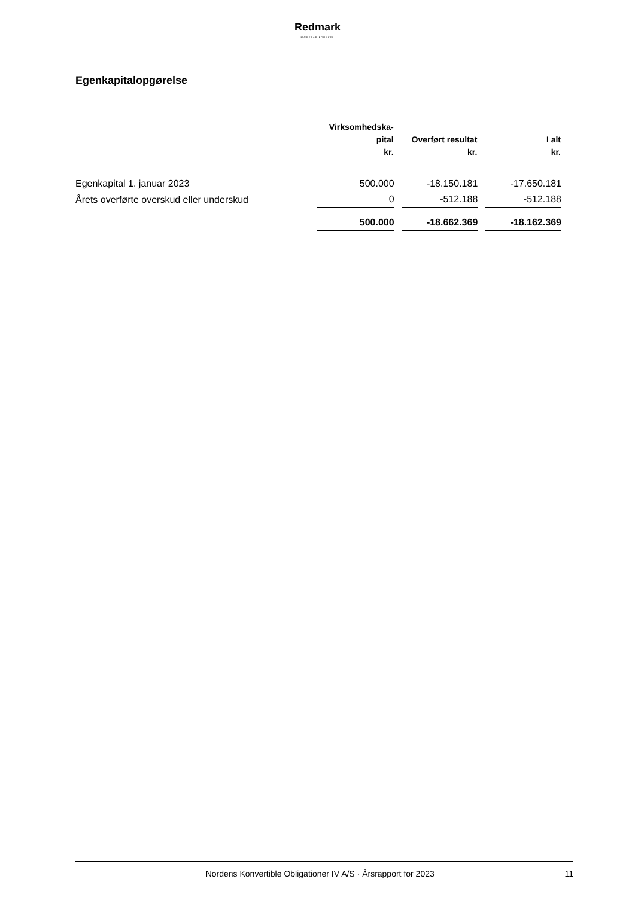Redmark
MÆRKBAR FORSKEL
Egenkapitalopgørelse
| | Virksomhedska- pital kr. | Overført resultat kr. | I alt kr. |
| --- | --- | --- | --- |
| Egenkapital 1. januar 2023 | 500.000 | -18.150.181 | -17.650.181 |
| Årets overførte overskud eller underskud | 0 | -512.188 | -512.188 |
| | 500.000 | -18.662.369 | -18.162.369 |
Nordens Konvertible Obligationer IV A/S · Årsrapport for 2023 11